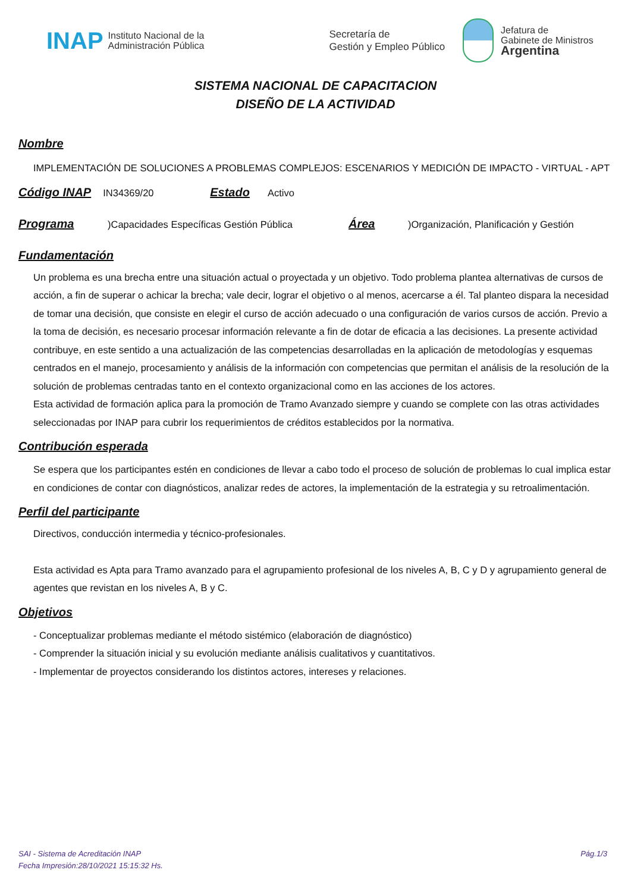INAP Instituto Nacional de la
Administración Pública Secretaría de
Gestión y Empleo Público Jefatura de
Gabinete de Ministros
Argentina
SISTEMA NACIONAL DE CAPACITACION
DISEÑO DE LA ACTIVIDAD
Nombre
IMPLEMENTACIÓN DE SOLUCIONES A PROBLEMAS COMPLEJOS: ESCENARIOS Y MEDICIÓN DE IMPACTO - VIRTUAL - APT
Código INAP
IN34369/20
Estado
Activo
Programa
)Capacidades Específicas Gestión Pública
Área
)Organización, Planificación y Gestión
Fundamentación
Un problema es una brecha entre una situación actual o proyectada y un objetivo. Todo problema plantea alternativas de cursos de acción, a fin de superar o achicar la brecha; vale decir, lograr el objetivo o al menos, acercarse a él. Tal planteo dispara la necesidad de tomar una decisión, que consiste en elegir el curso de acción adecuado o una configuración de varios cursos de acción. Previo a la toma de decisión, es necesario procesar información relevante a fin de dotar de eficacia a las decisiones. La presente actividad contribuye, en este sentido a una actualización de las competencias desarrolladas en la aplicación de metodologías y esquemas centrados en el manejo, procesamiento y análisis de la información con competencias que permitan el análisis de la resolución de la solución de problemas centradas tanto en el contexto organizacional como en las acciones de los actores.
Esta actividad de formación aplica para la promoción de Tramo Avanzado siempre y cuando se complete con las otras actividades seleccionadas por INAP para cubrir los requerimientos de créditos establecidos por la normativa.
Contribución esperada
Se espera que los participantes estén en condiciones de llevar a cabo todo el proceso de solución de problemas lo cual implica estar en condiciones de contar con diagnósticos, analizar redes de actores, la implementación de la estrategia y su retroalimentación.
Perfil del participante
Directivos, conducción intermedia y técnico-profesionales.
Esta actividad es Apta para Tramo avanzado para el agrupamiento profesional de los niveles A, B, C y D y agrupamiento general de agentes que revistan en los niveles A, B y C.
Objetivos
- Conceptualizar problemas mediante el método sistémico (elaboración de diagnóstico)
- Comprender la situación inicial y su evolución mediante análisis cualitativos y cuantitativos.
- Implementar de proyectos considerando los distintos actores, intereses y relaciones.
SAI - Sistema de Acreditación INAP
Fecha Impresión:28/10/2021 15:15:32 Hs. Pág.1/3